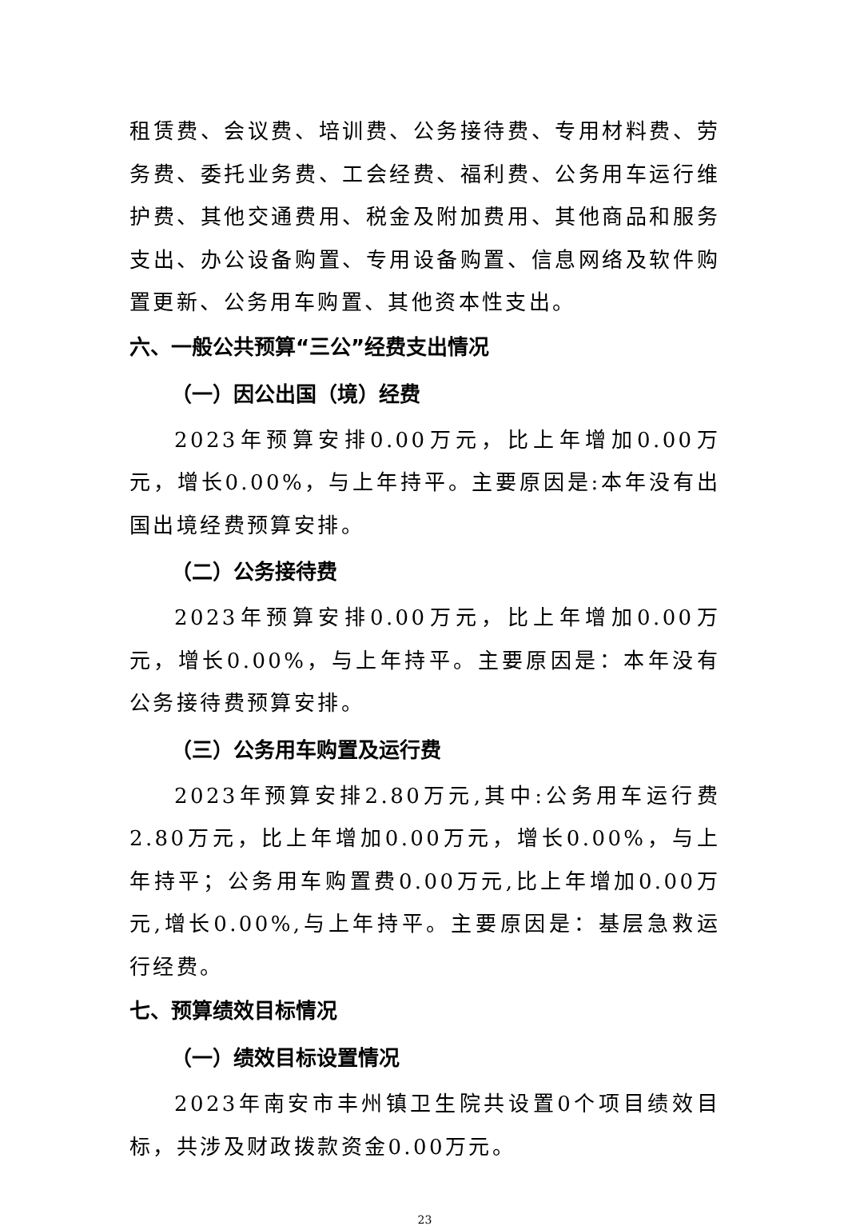租赁费、会议费、培训费、公务接待费、专用材料费、劳务费、委托业务费、工会经费、福利费、公务用车运行维护费、其他交通费用、税金及附加费用、其他商品和服务支出、办公设备购置、专用设备购置、信息网络及软件购置更新、公务用车购置、其他资本性支出。
六、一般公共预算“三公”经费支出情况
（一）因公出国（境）经费
2023年预算安排0.00万元，比上年增加0.00万元，增长0.00%，与上年持平。主要原因是:本年没有出国出境经费预算安排。
（二）公务接待费
2023年预算安排0.00万元，比上年增加0.00万元，增长0.00%，与上年持平。主要原因是：本年没有公务接待费预算安排。
（三）公务用车购置及运行费
2023年预算安排2.80万元,其中:公务用车运行费2.80万元，比上年增加0.00万元，增长0.00%，与上年持平；公务用车购置费0.00万元,比上年增加0.00万元,增长0.00%,与上年持平。主要原因是：基层急救运行经费。
七、预算绩效目标情况
（一）绩效目标设置情况
2023年南安市丰州镇卫生院共设置0个项目绩效目标，共涉及财政拨款资金0.00万元。
23